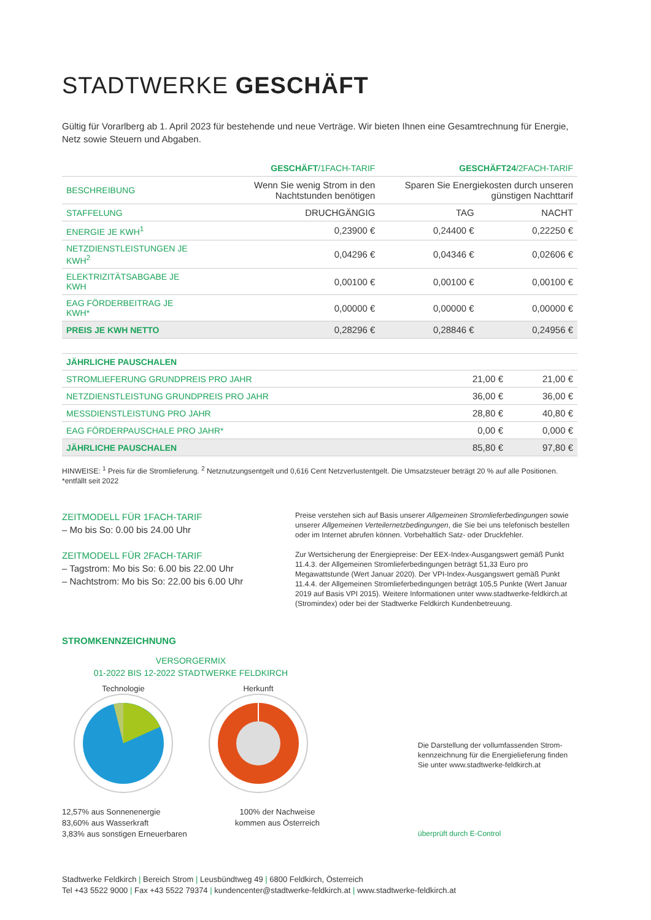STADTWERKE GESCHÄFT
Gültig für Vorarlberg ab 1. April 2023 für bestehende und neue Verträge. Wir bieten Ihnen eine Gesamtrechnung für Energie, Netz sowie Steuern und Abgaben.
| | GESCHÄFT /1FACH-TARIF | GESCHÄFT24 /2FACH-TARIF | |
| --- | --- | --- | --- |
| BESCHREIBUNG | Wenn Sie wenig Strom in den Nachtstunden benötigen | Sparen Sie Energiekosten durch unseren günstigen Nachttarif | |
| STAFFELUNG | DRUCHGÄNGIG | TAG | NACHT |
| ENERGIE JE KWH<sup>1</sup> | 0,23900 € | 0,24400 € | 0,22250 € |
| NETZDIENSTLEISTUNGEN JE KWH<sup>2</sup> | 0,04296 € | 0,04346 € | 0,02606 € |
| ELEKTRIZITÄTSABGABE JE KWH | 0,00100 € | 0,00100 € | 0,00100 € |
| EAG FÖRDERBEITRAG JE KWH* | 0,00000 € | 0,00000 € | 0,00000 € |
| PREIS JE KWH NETTO | 0,28296 € | 0,28846 € | 0,24956 € |
| JÄHRLICHE PAUSCHALEN | | |
| STROMLIEFERUNG GRUNDPREIS PRO JAHR | 21,00 € | 21,00 € |
| NETZDIENSTLEISTUNG GRUNDPREIS PRO JAHR | 36,00 € | 36,00 € |
| MESSDIENSTLEISTUNG PRO JAHR | 28,80 € | 40,80 € |
| EAG FÖRDERPAUSCHALE PRO JAHR* | 0,00 € | 0,000 € |
| JÄHRLICHE PAUSCHALEN | 85,80 € | 97,80 € |
HINWEISE: <sup>1</sup> Preis für die Stromlieferung. <sup>2</sup> Netznutzungsentgelt und 0,616 Cent Netzverlustentgelt. Die Umsatzsteuer beträgt 20 % auf alle Positionen.
*entfällt seit 2022
ZEITMODELL FÜR 1FACH-TARIF
– Mo bis So: 0.00 bis 24.00 Uhr
ZEITMODELL FÜR 2FACH-TARIF
– Tagstrom: Mo bis So: 6.00 bis 22.00 Uhr
– Nachtstrom: Mo bis So: 22.00 bis 6.00 Uhr
Preise verstehen sich auf Basis unserer Allgemeinen Stromlieferbedingungen sowie unserer Allgemeinen Verteilernetzbedingungen, die Sie bei uns telefonisch bestellen oder im Internet abrufen können. Vorbehaltlich Satz- oder Druckfehler.
Zur Wertsicherung der Energiepreise: Der EEX-Index-Ausgangswert gemäß Punkt 11.4.3. der Allgemeinen Stromlieferbedingungen beträgt 51,33 Euro pro Megawattstunde (Wert Januar 2020). Der VPI-Index-Ausgangswert gemäß Punkt 11.4.4. der Allgemeinen Stromlieferbedingungen beträgt 105,5 Punkte (Wert Januar 2019 auf Basis VPI 2015). Weitere Informationen unter www.stadtwerke-feldkirch.at (Stromindex) oder bei der Stadtwerke Feldkirch Kundenbetreuung.
STROMKENNZEICHNUNG
VERSORGERMIX
01-2022 BIS 12-2022 STADTWERKE FELDKIRCH
Technologie
Herkunft
12,57% aus Sonnenenergie
83,60% aus Wasserkraft
3,83% aus sonstigen Erneuerbaren
100% der Nachweise
kommen aus Österreich
Die Darstellung der vollumfassenden Strom-kennzeichnung für die Energielieferung finden Sie unter www.stadtwerke-feldkirch.at
überprüft durch E-Control
Stadtwerke Feldkirch | Bereich Strom | Leusbündtweg 49 | 6800 Feldkirch, Österreich
Tel +43 5522 9000 | Fax +43 5522 79374 | kundencenter@stadtwerke-feldkirch.at | www.stadtwerke-feldkirch.at